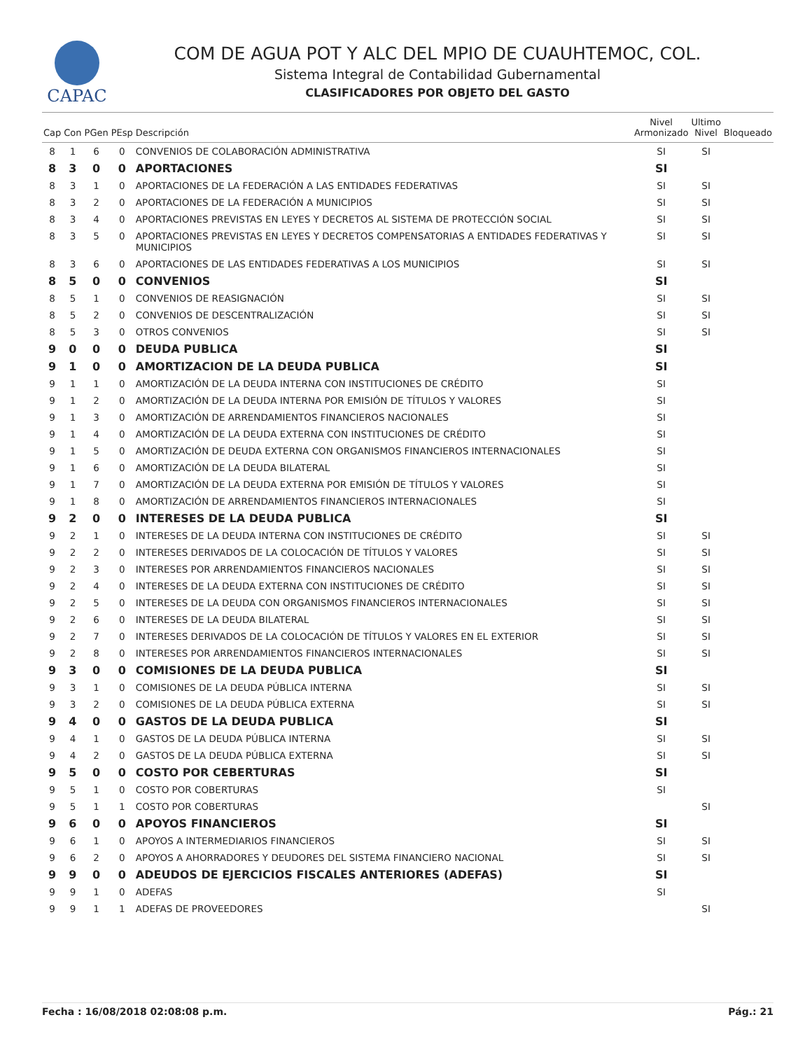CAPAC
COM DE AGUA POT Y ALC DEL MPIO DE CUAUHTEMOC, COL.
Sistema Integral de Contabilidad Gubernamental
CLASIFICADORES POR OBJETO DEL GASTO
| Cap | Con | PGen | PEsp | Descripción | Nivel Armonizado | Ultimo Nivel | Bloqueado |
| --- | --- | --- | --- | --- | --- | --- | --- |
| 8 | 1 | 6 | 0 | CONVENIOS DE COLABORACIÓN ADMINISTRATIVA | SI | SI | |
| 8 | 3 | 0 | 0 | APORTACIONES | SI | | |
| 8 | 3 | 1 | 0 | APORTACIONES DE LA FEDERACIÓN A LAS ENTIDADES FEDERATIVAS | SI | SI | |
| 8 | 3 | 2 | 0 | APORTACIONES DE LA FEDERACIÓN A MUNICIPIOS | SI | SI | |
| 8 | 3 | 4 | 0 | APORTACIONES PREVISTAS EN LEYES Y DECRETOS AL SISTEMA DE PROTECCIÓN SOCIAL | SI | SI | |
| 8 | 3 | 5 | 0 | APORTACIONES PREVISTAS EN LEYES Y DECRETOS COMPENSATORIAS A ENTIDADES FEDERATIVAS Y MUNICIPIOS | SI | SI | |
| 8 | 3 | 6 | 0 | APORTACIONES DE LAS ENTIDADES FEDERATIVAS A LOS MUNICIPIOS | SI | SI | |
| 8 | 5 | 0 | 0 | CONVENIOS | SI | | |
| 8 | 5 | 1 | 0 | CONVENIOS DE REASIGNACIÓN | SI | SI | |
| 8 | 5 | 2 | 0 | CONVENIOS DE DESCENTRALIZACIÓN | SI | SI | |
| 8 | 5 | 3 | 0 | OTROS CONVENIOS | SI | SI | |
| 9 | 0 | 0 | 0 | DEUDA PUBLICA | SI | | |
| 9 | 1 | 0 | 0 | AMORTIZACION DE LA DEUDA PUBLICA | SI | | |
| 9 | 1 | 1 | 0 | AMORTIZACIÓN DE LA DEUDA INTERNA CON INSTITUCIONES DE CRÉDITO | SI | | |
| 9 | 1 | 2 | 0 | AMORTIZACIÓN DE LA DEUDA INTERNA POR EMISIÓN DE TÍTULOS Y VALORES | SI | | |
| 9 | 1 | 3 | 0 | AMORTIZACIÓN DE ARRENDAMIENTOS FINANCIEROS NACIONALES | SI | | |
| 9 | 1 | 4 | 0 | AMORTIZACIÓN DE LA DEUDA EXTERNA CON INSTITUCIONES DE CRÉDITO | SI | | |
| 9 | 1 | 5 | 0 | AMORTIZACIÓN DE DEUDA EXTERNA CON ORGANISMOS FINANCIEROS INTERNACIONALES | SI | | |
| 9 | 1 | 6 | 0 | AMORTIZACIÓN DE LA DEUDA BILATERAL | SI | | |
| 9 | 1 | 7 | 0 | AMORTIZACIÓN DE LA DEUDA EXTERNA POR EMISIÓN DE TÍTULOS Y VALORES | SI | | |
| 9 | 1 | 8 | 0 | AMORTIZACIÓN DE ARRENDAMIENTOS FINANCIEROS INTERNACIONALES | SI | | |
| 9 | 2 | 0 | 0 | INTERESES DE LA DEUDA PUBLICA | SI | | |
| 9 | 2 | 1 | 0 | INTERESES DE LA DEUDA INTERNA CON INSTITUCIONES DE CRÉDITO | SI | SI | |
| 9 | 2 | 2 | 0 | INTERESES DERIVADOS DE LA COLOCACIÓN DE TÍTULOS Y VALORES | SI | SI | |
| 9 | 2 | 3 | 0 | INTERESES POR ARRENDAMIENTOS FINANCIEROS NACIONALES | SI | SI | |
| 9 | 2 | 4 | 0 | INTERESES DE LA DEUDA EXTERNA CON INSTITUCIONES DE CRÉDITO | SI | SI | |
| 9 | 2 | 5 | 0 | INTERESES DE LA DEUDA CON ORGANISMOS FINANCIEROS INTERNACIONALES | SI | SI | |
| 9 | 2 | 6 | 0 | INTERESES DE LA DEUDA BILATERAL | SI | SI | |
| 9 | 2 | 7 | 0 | INTERESES DERIVADOS DE LA COLOCACIÓN DE TÍTULOS Y VALORES EN EL EXTERIOR | SI | SI | |
| 9 | 2 | 8 | 0 | INTERESES POR ARRENDAMIENTOS FINANCIEROS INTERNACIONALES | SI | SI | |
| 9 | 3 | 0 | 0 | COMISIONES DE LA DEUDA PUBLICA | SI | | |
| 9 | 3 | 1 | 0 | COMISIONES DE LA DEUDA PÚBLICA INTERNA | SI | SI | |
| 9 | 3 | 2 | 0 | COMISIONES DE LA DEUDA PÚBLICA EXTERNA | SI | SI | |
| 9 | 4 | 0 | 0 | GASTOS DE LA DEUDA PUBLICA | SI | | |
| 9 | 4 | 1 | 0 | GASTOS DE LA DEUDA PÚBLICA INTERNA | SI | SI | |
| 9 | 4 | 2 | 0 | GASTOS DE LA DEUDA PÚBLICA EXTERNA | SI | SI | |
| 9 | 5 | 0 | 0 | COSTO POR CEBERTURAS | SI | | |
| 9 | 5 | 1 | 0 | COSTO POR COBERTURAS | SI | | |
| 9 | 5 | 1 | 1 | COSTO POR COBERTURAS | | SI | |
| 9 | 6 | 0 | 0 | APOYOS FINANCIEROS | SI | | |
| 9 | 6 | 1 | 0 | APOYOS A INTERMEDIARIOS FINANCIEROS | SI | SI | |
| 9 | 6 | 2 | 0 | APOYOS A AHORRADORES Y DEUDORES DEL SISTEMA FINANCIERO NACIONAL | SI | SI | |
| 9 | 9 | 0 | 0 | ADEUDOS DE EJERCICIOS FISCALES ANTERIORES (ADEFAS) | SI | | |
| 9 | 9 | 1 | 0 | ADEFAS | SI | | |
| 9 | 9 | 1 | 1 | ADEFAS DE PROVEEDORES | | SI | |
Fecha : 16/08/2018 02:08:08 p.m. Pág.: 21